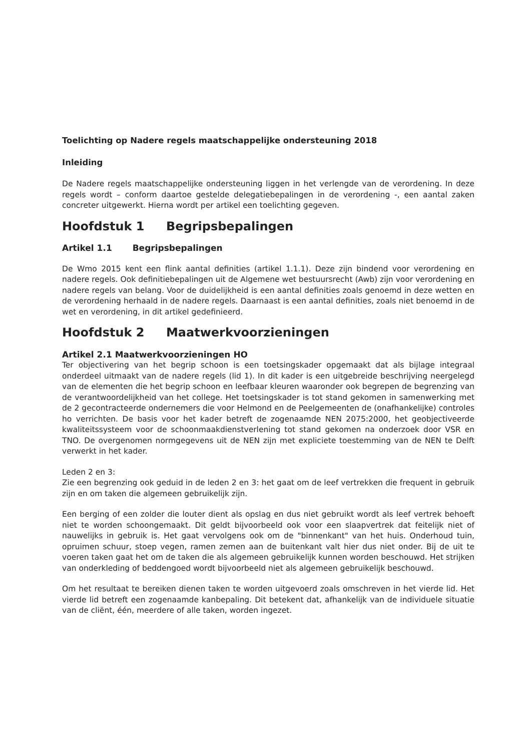Toelichting op Nadere regels maatschappelijke ondersteuning 2018
Inleiding
De Nadere regels maatschappelijke ondersteuning liggen in het verlengde van de verordening. In deze regels wordt – conform daartoe gestelde delegatiebepalingen in de verordening -, een aantal zaken concreter uitgewerkt. Hierna wordt per artikel een toelichting gegeven.
Hoofdstuk 1 Begripsbepalingen
Artikel 1.1 Begripsbepalingen
De Wmo 2015 kent een flink aantal definities (artikel 1.1.1). Deze zijn bindend voor verordening en nadere regels. Ook definitiebepalingen uit de Algemene wet bestuursrecht (Awb) zijn voor verordening en nadere regels van belang. Voor de duidelijkheid is een aantal definities zoals genoemd in deze wetten en de verordening herhaald in de nadere regels. Daarnaast is een aantal definities, zoals niet benoemd in de wet en verordening, in dit artikel gedefinieerd.
Hoofdstuk 2 Maatwerkvoorzieningen
Artikel 2.1 Maatwerkvoorzieningen HO
Ter objectivering van het begrip schoon is een toetsingskader opgemaakt dat als bijlage integraal onderdeel uitmaakt van de nadere regels (lid 1). In dit kader is een uitgebreide beschrijving neergelegd van de elementen die het begrip schoon en leefbaar kleuren waaronder ook begrepen de begrenzing van de verantwoordelijkheid van het college. Het toetsingskader is tot stand gekomen in samenwerking met de 2 gecontracteerde ondernemers die voor Helmond en de Peelgemeenten de (onafhankelijke) controles ho verrichten. De basis voor het kader betreft de zogenaamde NEN 2075:2000, het geobjectiveerde kwaliteitssysteem voor de schoonmaakdienstverlening tot stand gekomen na onderzoek door VSR en TNO. De overgenomen normgegevens uit de NEN zijn met expliciete toestemming van de NEN te Delft verwerkt in het kader.
Leden 2 en 3:
Zie een begrenzing ook geduid in de leden 2 en 3: het gaat om de leef vertrekken die frequent in gebruik zijn en om taken die algemeen gebruikelijk zijn.
Een berging of een zolder die louter dient als opslag en dus niet gebruikt wordt als leef vertrek behoeft niet te worden schoongemaakt. Dit geldt bijvoorbeeld ook voor een slaapvertrek dat feitelijk niet of nauwelijks in gebruik is. Het gaat vervolgens ook om de "binnenkant" van het huis. Onderhoud tuin, opruimen schuur, stoep vegen, ramen zemen aan de buitenkant valt hier dus niet onder. Bij de uit te voeren taken gaat het om de taken die als algemeen gebruikelijk kunnen worden beschouwd. Het strijken van onderkleding of beddengoed wordt bijvoorbeeld niet als algemeen gebruikelijk beschouwd.
Om het resultaat te bereiken dienen taken te worden uitgevoerd zoals omschreven in het vierde lid. Het vierde lid betreft een zogenaamde kanbepaling. Dit betekent dat, afhankelijk van de individuele situatie van de cliënt, één, meerdere of alle taken, worden ingezet.